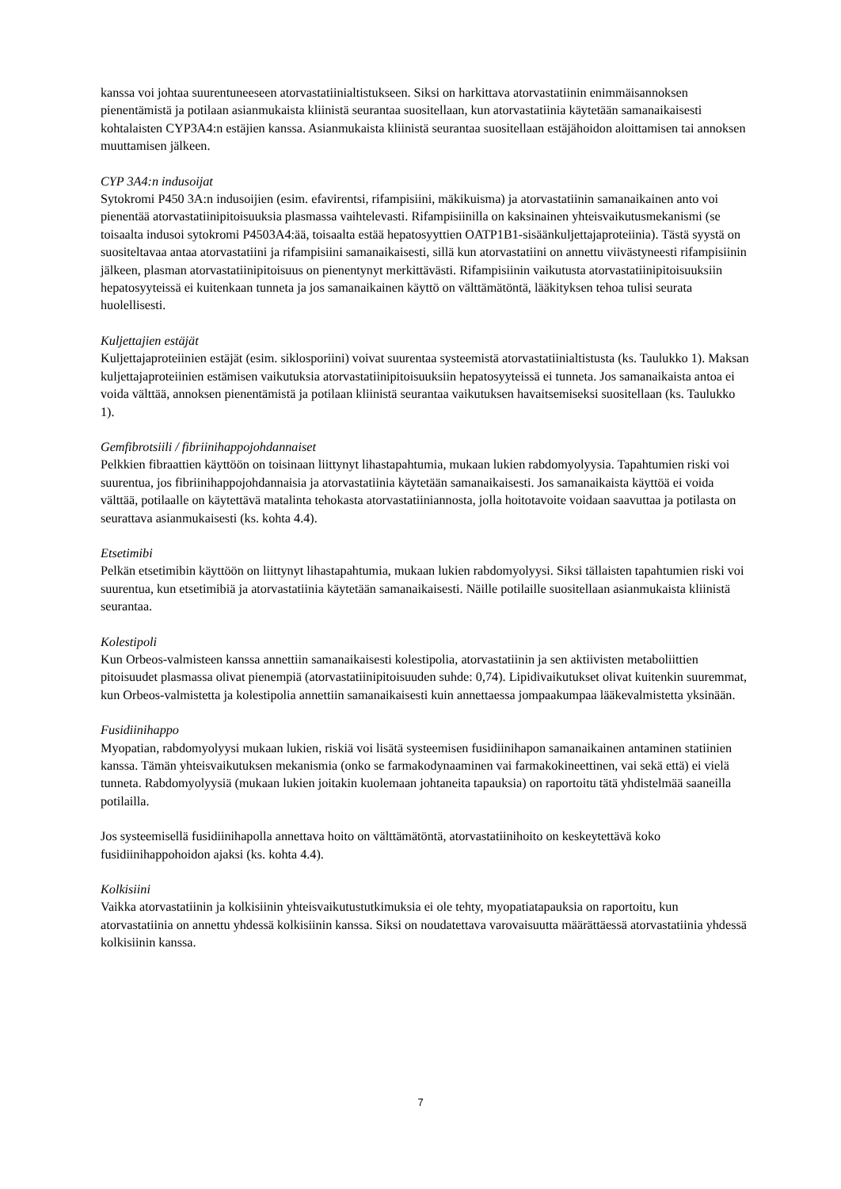kanssa voi johtaa suurentuneeseen atorvastatiinialtistukseen. Siksi on harkittava atorvastatiinin enimmäisannoksen pienentämistä ja potilaan asianmukaista kliinistä seurantaa suositellaan, kun atorvastatiinia käytetään samanaikaisesti kohtalaisten CYP3A4:n estäjien kanssa. Asianmukaista kliinistä seurantaa suositellaan estäjähoidon aloittamisen tai annoksen muuttamisen jälkeen.
CYP 3A4:n indusoijat
Sytokromi P450 3A:n indusoijien (esim. efavirentsi, rifampisiini, mäkikuisma) ja atorvastatiinin samanaikainen anto voi pienentää atorvastatiinipitoisuuksia plasmassa vaihtelevasti. Rifampisiinilla on kaksinainen yhteisvaikutusmekanismi (se toisaalta indusoi sytokromi P4503A4:ää, toisaalta estää hepatosyyttien OATP1B1-sisäänkuljettajaproteiinia). Tästä syystä on suositeltavaa antaa atorvastatiini ja rifampisiini samanaikaisesti, sillä kun atorvastatiini on annettu viivästyneesti rifampisiinin jälkeen, plasman atorvastatiinipitoisuus on pienentynyt merkittävästi. Rifampisiinin vaikutusta atorvastatiinipitoisuuksiin hepatosyyteissä ei kuitenkaan tunneta ja jos samanaikainen käyttö on välttämätöntä, lääkityksen tehoa tulisi seurata huolellisesti.
Kuljettajien estäjät
Kuljettajaproteiinien estäjät (esim. siklosporiini) voivat suurentaa systeemistä atorvastatiinialtistusta (ks. Taulukko 1). Maksan kuljettajaproteiinien estämisen vaikutuksia atorvastatiinipitoisuuksiin hepatosyyteissä ei tunneta. Jos samanaikaista antoa ei voida välttää, annoksen pienentämistä ja potilaan kliinistä seurantaa vaikutuksen havaitsemiseksi suositellaan (ks. Taulukko 1).
Gemfibrotsiili / fibriinihappojohdannaiset
Pelkkien fibraattien käyttöön on toisinaan liittynyt lihastapahtumia, mukaan lukien rabdomyolyysia. Tapahtumien riski voi suurentua, jos fibriinihappojohdannaisia ja atorvastatiinia käytetään samanaikaisesti. Jos samanaikaista käyttöä ei voida välttää, potilaalle on käytettävä matalinta tehokasta atorvastatiiniannosta, jolla hoitotavoite voidaan saavuttaa ja potilasta on seurattava asianmukaisesti (ks. kohta 4.4).
Etsetimibi
Pelkän etsetimibin käyttöön on liittynyt lihastapahtumia, mukaan lukien rabdomyolyysi. Siksi tällaisten tapahtumien riski voi suurentua, kun etsetimibiä ja atorvastatiinia käytetään samanaikaisesti. Näille potilaille suositellaan asianmukaista kliinistä seurantaa.
Kolestipoli
Kun Orbeos-valmisteen kanssa annettiin samanaikaisesti kolestipolia, atorvastatiinin ja sen aktiivisten metaboliittien pitoisuudet plasmassa olivat pienempiä (atorvastatiinipitoisuuden suhde: 0,74). Lipidivaikutukset olivat kuitenkin suuremmat, kun Orbeos-valmistetta ja kolestipolia annettiin samanaikaisesti kuin annettaessa jompaakumpaa lääkevalmistetta yksinään.
Fusidiinihappo
Myopatian, rabdomyolyysi mukaan lukien, riskiä voi lisätä systeemisen fusidiinihapon samanaikainen antaminen statiinien kanssa. Tämän yhteisvaikutuksen mekanismia (onko se farmakodynaaminen vai farmakokineettinen, vai sekä että) ei vielä tunneta. Rabdomyolyysiä (mukaan lukien joitakin kuolemaan johtaneita tapauksia) on raportoitu tätä yhdistelmää saaneilla potilailla.
Jos systeemisellä fusidiinihapolla annettava hoito on välttämätöntä, atorvastatiinihoito on keskeytettävä koko fusidiinihappohoidon ajaksi (ks. kohta 4.4).
Kolkisiini
Vaikka atorvastatiinin ja kolkisiinin yhteisvaikutustutkimuksia ei ole tehty, myopatiatapauksia on raportoitu, kun atorvastatiinia on annettu yhdessä kolkisiinin kanssa. Siksi on noudatettava varovaisuutta määrättäessä atorvastatiinia yhdessä kolkisiinin kanssa.
7